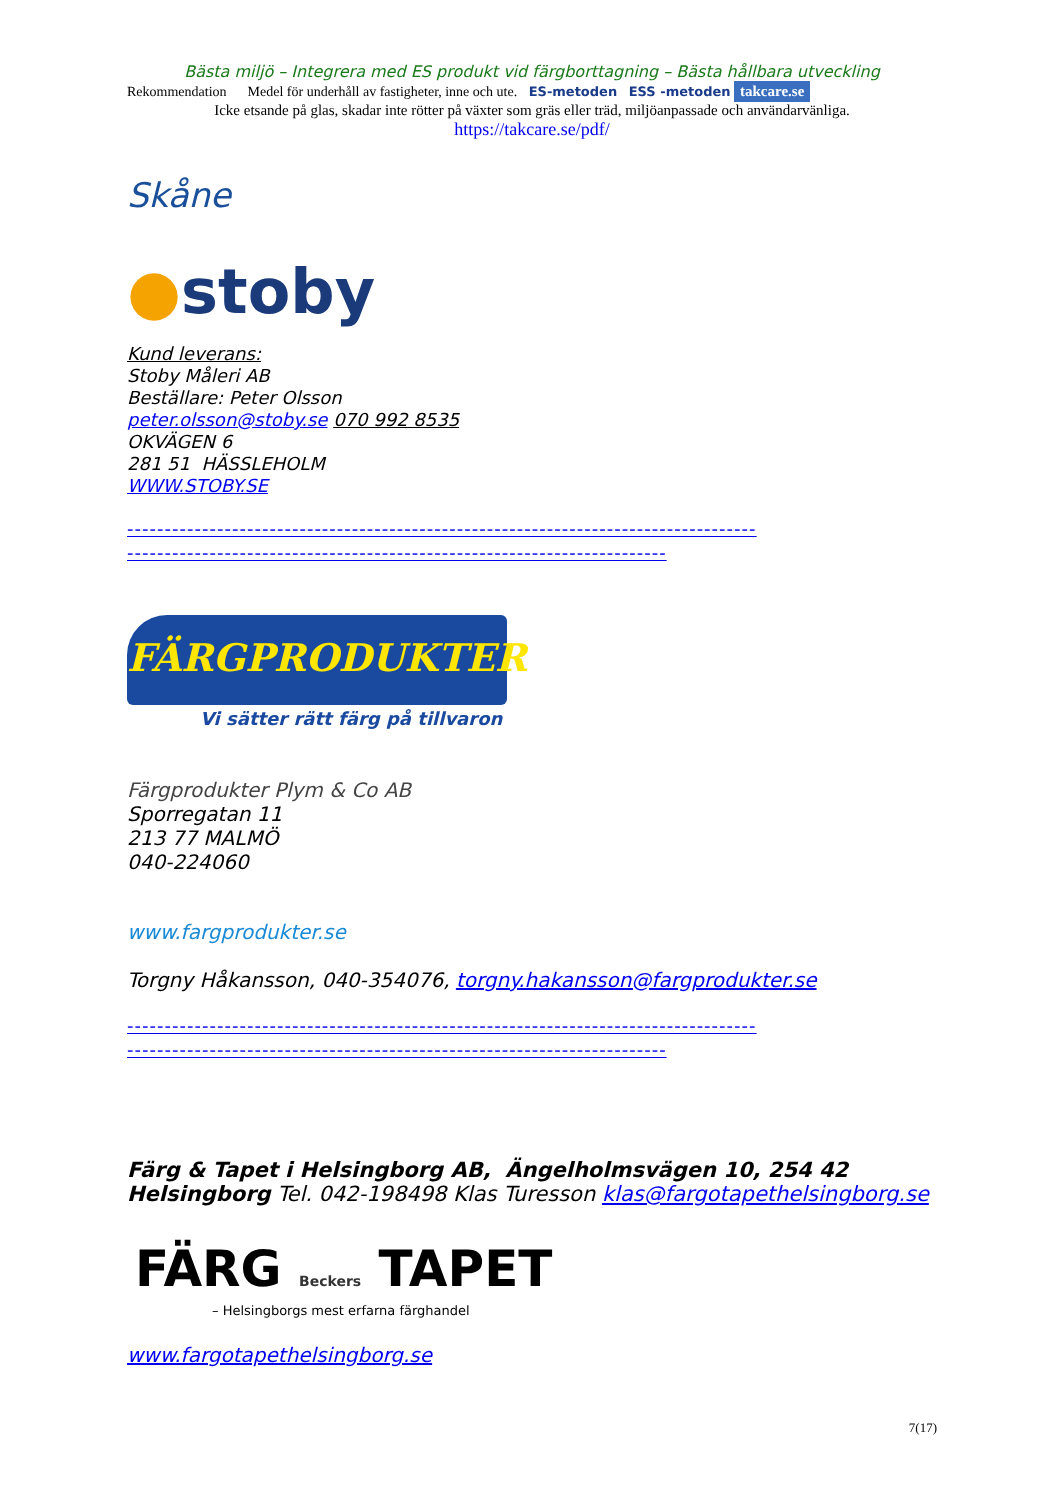Bästa miljö – Integrera med ES produkt vid färgborttagning – Bästa hållbara utveckling
Rekommendation Medel för underhåll av fastigheter, inne och ute. ES-metoden ESS -metoden takcare.se
Icke etsande på glas, skadar inte rötter på växter som gräs eller träd, miljöanpassade och användarvänliga.
https://takcare.se/pdf/
Skåne
●stoby
Kund leverans:
Stoby Måleri AB
Beställare: Peter Olsson
peter.olsson@stoby.se 070 992 8535
OKVÄGEN 6
281 51 HÄSSLEHOLM
WWW.STOBY.SE
------------------------------------------------------------------------------------
------------------------------------------------------------------------
FÄRGPRODUKTER
Vi sätter rätt färg på tillvaron
Färgprodukter Plym & Co AB
Sporregatan 11
213 77 MALMÖ
040-224060
www.fargprodukter.se
Torgny Håkansson, 040-354076, torgny.hakansson@fargprodukter.se
------------------------------------------------------------------------------------
------------------------------------------------------------------------
Färg & Tapet i Helsingborg AB, Ängelholmsvägen 10, 254 42 Helsingborg Tel. 042-198498 Klas Turesson klas@fargotapethelsingborg.se
FÄRG Beckers TAPET
– Helsingborgs mest erfarna färghandel
www.fargotapethelsingborg.se
7(17)